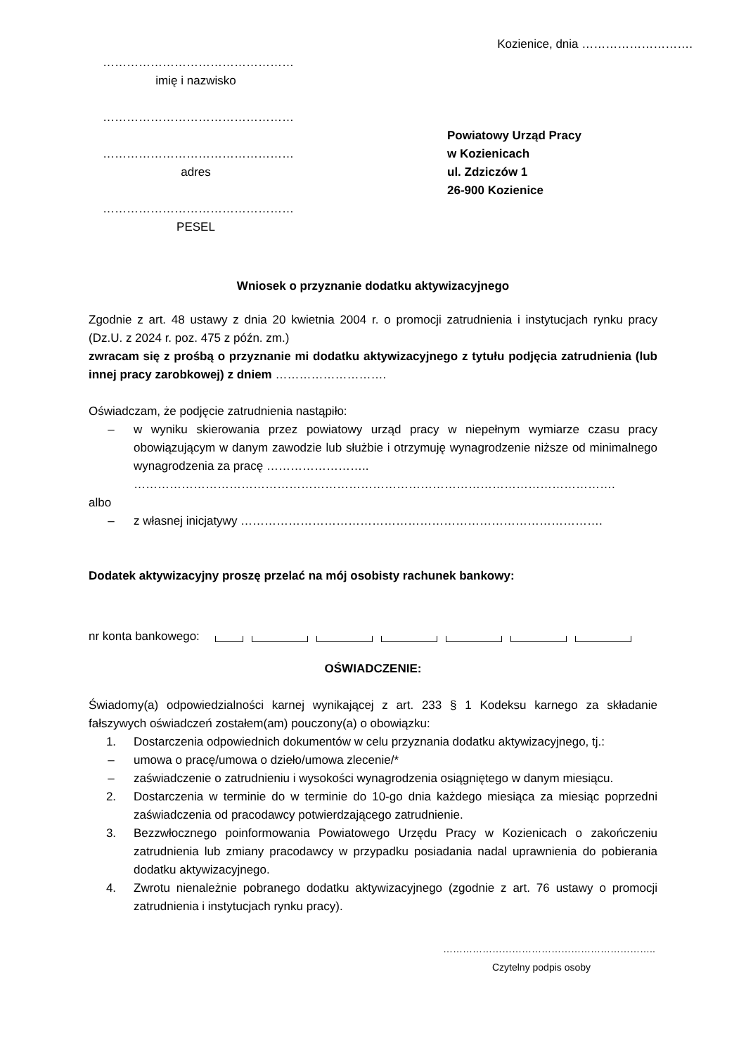Kozienice, dnia ……………………….
…………………………………………
imię i nazwisko
…………………………………………
…………………………………………
adres
…………………………………………
PESEL
Powiatowy Urząd Pracy
w Kozienicach
ul. Zdziczów 1
26-900 Kozienice
Wniosek o przyznanie dodatku aktywizacyjnego
Zgodnie z art. 48 ustawy z dnia 20 kwietnia 2004 r. o promocji zatrudnienia i instytucjach rynku pracy (Dz.U. z 2024 r. poz. 475 z późn. zm.)
zwracam się z prośbą o przyznanie mi dodatku aktywizacyjnego z tytułu podjęcia zatrudnienia (lub innej pracy zarobkowej) z dniem ……………………….
Oświadczam, że podjęcie zatrudnienia nastąpiło:
– w wyniku skierowania przez powiatowy urząd pracy w niepełnym wymiarze czasu pracy obowiązującym w danym zawodzie lub służbie i otrzymuję wynagrodzenie niższe od minimalnego wynagrodzenia za pracę ……………………..
………………………………………………………………………………………………………….
albo
– z własnej inicjatywy ……………………………………………………………………………….
Dodatek aktywizacyjny proszę przelać na mój osobisty rachunek bankowy:
nr konta bankowego:
OŚWIADCZENIE:
Świadomy(a) odpowiedzialności karnej wynikającej z art. 233 § 1 Kodeksu karnego za składanie fałszywych oświadczeń zostałem(am) pouczony(a) o obowiązku:
1. Dostarczenia odpowiednich dokumentów w celu przyznania dodatku aktywizacyjnego, tj.:
– umowa o pracę/umowa o dzieło/umowa zlecenie/*
– zaświadczenie o zatrudnieniu i wysokości wynagrodzenia osiągniętego w danym miesiącu.
2. Dostarczenia w terminie do w terminie do 10-go dnia każdego miesiąca za miesiąc poprzedni zaświadczenia od pracodawcy potwierdzającego zatrudnienie.
3. Bezzwłocznego poinformowania Powiatowego Urzędu Pracy w Kozienicach o zakończeniu zatrudnienia lub zmiany pracodawcy w przypadku posiadania nadal uprawnienia do pobierania dodatku aktywizacyjnego.
4. Zwrotu nienależnie pobranego dodatku aktywizacyjnego (zgodnie z art. 76 ustawy o promocji zatrudnienia i instytucjach rynku pracy).
………………………………………………………..
Czytelny podpis osoby